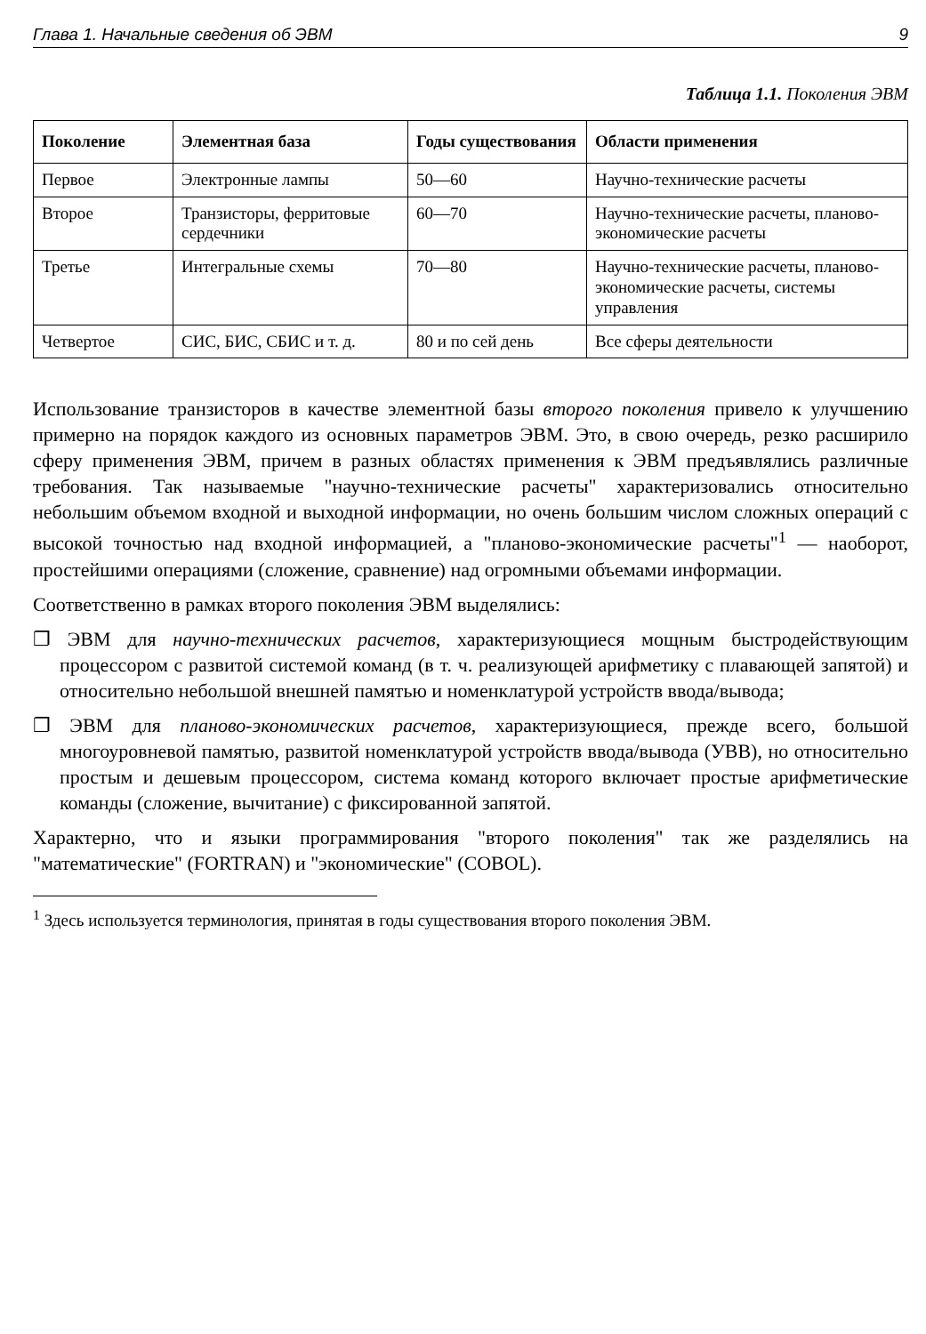Глава 1. Начальные сведения об ЭВМ 9
Таблица 1.1. Поколения ЭВМ
| Поколение | Элементная база | Годы существования | Области применения |
| --- | --- | --- | --- |
| Первое | Электронные лампы | 50—60 | Научно-технические расчеты |
| Второе | Транзисторы, ферритовые сердечники | 60—70 | Научно-технические расчеты, планово-экономические расчеты |
| Третье | Интегральные схемы | 70—80 | Научно-технические расчеты, планово-экономические расчеты, системы управления |
| Четвертое | СИС, БИС, СБИС и т. д. | 80 и по сей день | Все сферы деятельности |
Использование транзисторов в качестве элементной базы второго поколения привело к улучшению примерно на порядок каждого из основных параметров ЭВМ. Это, в свою очередь, резко расширило сферу применения ЭВМ, причем в разных областях применения к ЭВМ предъявлялись различные требования. Так называемые "научно-технические расчеты" характеризовались относительно небольшим объемом входной и выходной информации, но очень большим числом сложных операций с высокой точностью над входной информацией, а "планово-экономические расчеты"<sup>1</sup> — наоборот, простейшими операциями (сложение, сравнение) над огромными объемами информации.
Соответственно в рамках второго поколения ЭВМ выделялись:
❐ ЭВМ для научно-технических расчетов, характеризующиеся мощным быстродействующим процессором с развитой системой команд (в т. ч. реализующей арифметику с плавающей запятой) и относительно небольшой внешней памятью и номенклатурой устройств ввода/вывода;
❐ ЭВМ для планово-экономических расчетов, характеризующиеся, прежде всего, большой многоуровневой памятью, развитой номенклатурой устройств ввода/вывода (УВВ), но относительно простым и дешевым процессором, система команд которого включает простые арифметические команды (сложение, вычитание) с фиксированной запятой.
Характерно, что и языки программирования "второго поколения" так же разделялись на "математические" (FORTRAN) и "экономические" (COBOL).
<sup>1</sup> Здесь используется терминология, принятая в годы существования второго поколения ЭВМ.